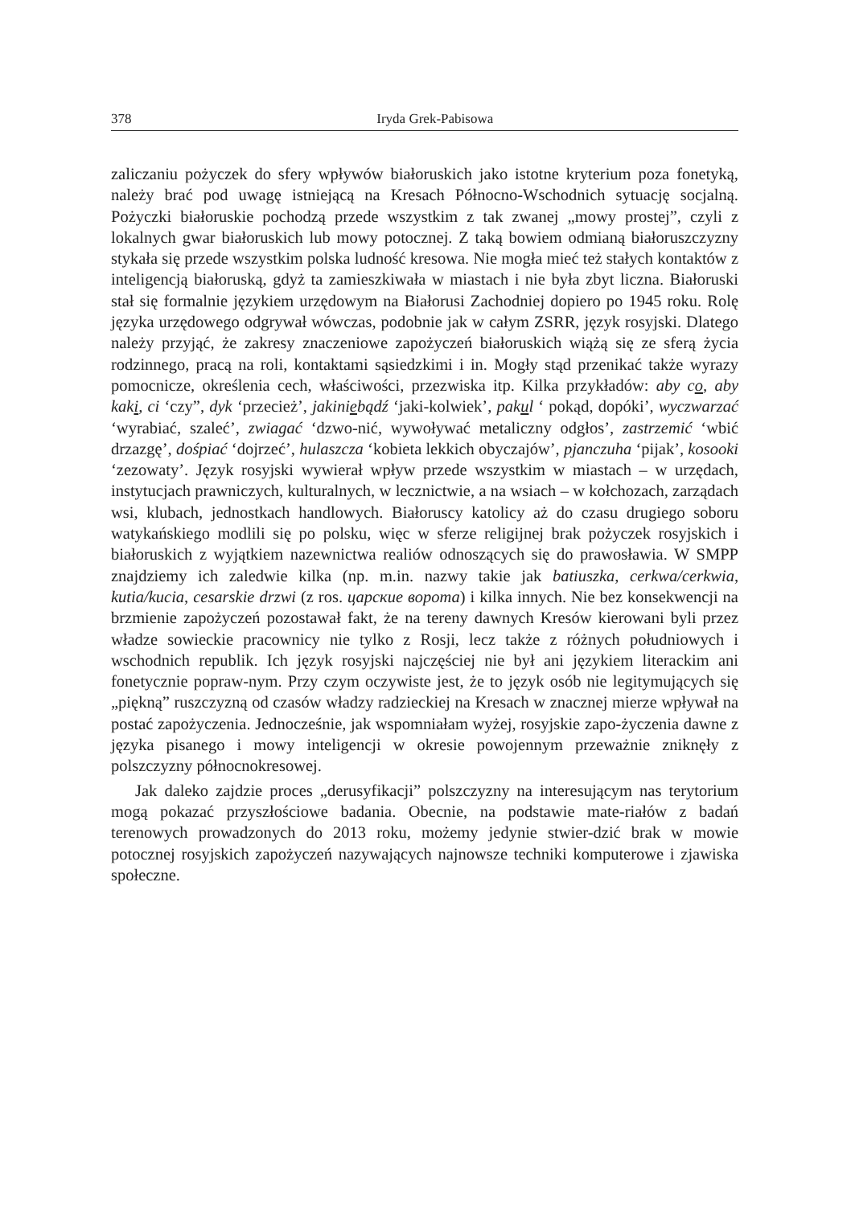378 Iryda Grek-Pabisowa
zaliczaniu pożyczek do sfery wpływów białoruskich jako istotne kryterium poza fonetyką, należy brać pod uwagę istniejącą na Kresach Północno-Wschodnich sytuację socjalną. Pożyczki białoruskie pochodzą przede wszystkim z tak zwanej „mowy prostej”, czyli z lokalnych gwar białoruskich lub mowy potocznej. Z taką bowiem odmianą białoruszczyzny stykała się przede wszystkim polska ludność kresowa. Nie mogła mieć też stałych kontaktów z inteligencją białoruską, gdyż ta zamieszkiwała w miastach i nie była zbyt liczna. Białoruski stał się formalnie językiem urzędowym na Białorusi Zachodniej dopiero po 1945 roku. Rolę języka urzędowego odgrywał wówczas, podobnie jak w całym ZSRR, język rosyjski. Dlatego należy przyjąć, że zakresy znaczeniowe zapożyczeń białoruskich wiążą się ze sferą życia rodzinnego, pracą na roli, kontaktami sąsiedzkimi i in. Mogły stąd przenikać także wyrazy pomocnicze, określenia cech, właściwości, przezwiska itp. Kilka przykładów: aby co, aby kaki, ci ‘czy”, dyk ‘przecież’, jakiniebądź ‘jaki-kolwiek’, pakul ‘ pokąd, dopóki’, wyczwarzać ‘wyrabiać, szaleć’, zwiagać ‘dzwo-nić, wywoływać metaliczny odgłos’, zastrzemić ‘wbić drzazgę’, dośpiać ‘dojrzeć’, hulaszcza ‘kobieta lekkich obyczajów’, pjanczuha ‘pijak’, kosooki ‘zezowaty’. Język rosyjski wywierał wpływ przede wszystkim w miastach – w urzędach, instytucjach prawniczych, kulturalnych, w lecznictwie, a na wsiach – w kołchozach, zarządach wsi, klubach, jednostkach handlowych. Białoruscy katolicy aż do czasu drugiego soboru watykańskiego modlili się po polsku, więc w sferze religijnej brak pożyczek rosyjskich i białoruskich z wyjątkiem nazewnictwa realiów odnoszących się do prawosławia. W SMPP znajdziemy ich zaledwie kilka (np. m.in. nazwy takie jak batiuszka, cerkwa/cerkwia, kutia/kucia, cesarskie drzwi (z ros. царские ворота) i kilka innych. Nie bez konsekwencji na brzmienie zapożyczeń pozostawał fakt, że na tereny dawnych Kresów kierowani byli przez władze sowieckie pracownicy nie tylko z Rosji, lecz także z różnych południowych i wschodnich republik. Ich język rosyjski najczęściej nie był ani językiem literackim ani fonetycznie popraw-nym. Przy czym oczywiste jest, że to język osób nie legitymujących się „piękną” ruszczyzną od czasów władzy radzieckiej na Kresach w znacznej mierze wpływał na postać zapożyczenia. Jednocześnie, jak wspomniałam wyżej, rosyjskie zapo-życzenia dawne z języka pisanego i mowy inteligencji w okresie powojennym przeważnie zniknęły z polszczyzny północnokresowej.
Jak daleko zajdzie proces „derusyfikacji” polszczyzny na interesującym nas terytorium mogą pokazać przyszłościowe badania. Obecnie, na podstawie mate-riałów z badań terenowych prowadzonych do 2013 roku, możemy jedynie stwier-dzić brak w mowie potocznej rosyjskich zapożyczeń nazywających najnowsze techniki komputerowe i zjawiska społeczne.